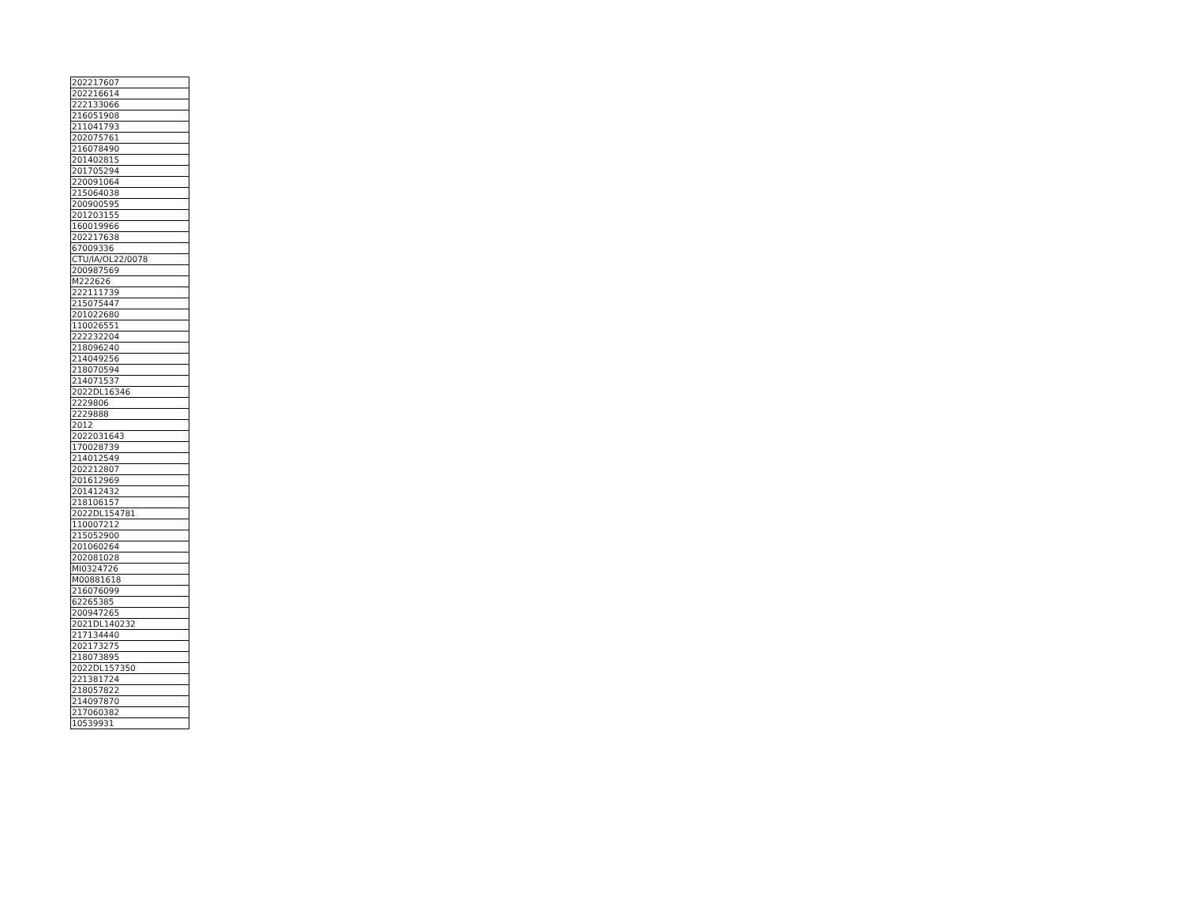| 202217607 |
| 202216614 |
| 222133066 |
| 216051908 |
| 211041793 |
| 202075761 |
| 216078490 |
| 201402815 |
| 201705294 |
| 220091064 |
| 215064038 |
| 200900595 |
| 201203155 |
| 160019966 |
| 202217638 |
| 67009336 |
| CTU/IA/OL22/0078 |
| 200987569 |
| M222626 |
| 222111739 |
| 215075447 |
| 201022680 |
| 110026551 |
| 222232204 |
| 218096240 |
| 214049256 |
| 218070594 |
| 214071537 |
| 2022DL16346 |
| 2229806 |
| 2229888 |
| 2012 |
| 2022031643 |
| 170028739 |
| 214012549 |
| 202212807 |
| 201612969 |
| 201412432 |
| 218106157 |
| 2022DL154781 |
| 110007212 |
| 215052900 |
| 201060264 |
| 202081028 |
| MI0324726 |
| M00881618 |
| 216076099 |
| 62265385 |
| 200947265 |
| 2021DL140232 |
| 217134440 |
| 202173275 |
| 218073895 |
| 2022DL157350 |
| 221381724 |
| 218057822 |
| 214097870 |
| 217060382 |
| 10539931 |